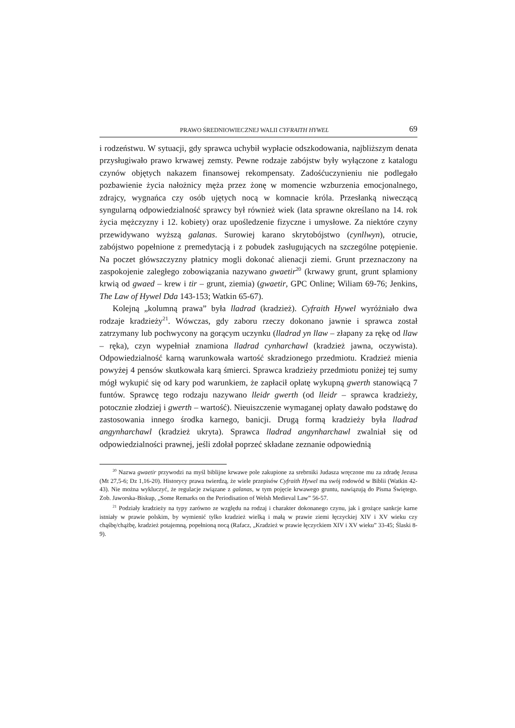PRAWO ŚREDNIOWIECZNEJ WALII CYFRAITH HYWEL 69
i rodzeństwu. W sytuacji, gdy sprawca uchybił wypłacie odszkodowania, najbliższym denata przysługiwało prawo krwawej zemsty. Pewne rodzaje zabójstw były wyłączone z katalogu czynów objętych nakazem finansowej rekompensaty. Zadośćuczynieniu nie podlegało pozbawienie życia nałożnicy męża przez żonę w momencie wzburzenia emocjonalnego, zdrajcy, wygnańca czy osób ujętych nocą w komnacie króla. Przesłanką niweczącą syngularną odpowiedzialność sprawcy był również wiek (lata sprawne określano na 14. rok życia mężczyzny i 12. kobiety) oraz upośledzenie fizyczne i umysłowe. Za niektóre czyny przewidywano wyższą galanas. Surowiej karano skrytobójstwo (cynllwyn), otrucie, zabójstwo popełnione z premedytacją i z pobudek zasługujących na szczególne potępienie. Na poczet główszczyzny płatnicy mogli dokonać alienacji ziemi. Grunt przeznaczony na zaspokojenie zaległego zobowiązania nazywano gwaetir<sup>20</sup> (krwawy grunt, grunt splamiony krwią od gwaed – krew i tir – grunt, ziemia) (gwaetir, GPC Online; Wiliam 69-76; Jenkins, The Law of Hywel Dda 143-153; Watkin 65-67).
Kolejną „kolumną prawa” była lladrad (kradzież). Cyfraith Hywel wyróżniało dwa rodzaje kradzieży<sup>21</sup>. Wówczas, gdy zaboru rzeczy dokonano jawnie i sprawca został zatrzymany lub pochwycony na gorącym uczynku (lladrad yn llaw – złapany za rękę od llaw – ręka), czyn wypełniał znamiona lladrad cynharchawl (kradzież jawna, oczywista). Odpowiedzialność karną warunkowała wartość skradzionego przedmiotu. Kradzież mienia powyżej 4 pensów skutkowała karą śmierci. Sprawca kradzieży przedmiotu poniżej tej sumy mógł wykupić się od kary pod warunkiem, że zapłacił opłatę wykupną gwerth stanowiącą 7 funtów. Sprawcę tego rodzaju nazywano lleidr gwerth (od lleidr – sprawca kradzieży, potocznie złodziej i gwerth – wartość). Nieuiszczenie wymaganej opłaty dawało podstawę do zastosowania innego środka karnego, banicji. Drugą formą kradzieży była lladrad angynharchawl (kradzież ukryta). Sprawca lladrad angynharchawl zwalniał się od odpowiedzialności prawnej, jeśli zdołał poprzeć składane zeznanie odpowiednią
<sup>20</sup> Nazwa gwaetir przywodzi na myśl biblijne krwawe pole zakupione za srebrniki Judasza wręczone mu za zdradę Jezusa (Mt 27,5-6; Dz 1,16-20). Historycy prawa twierdzą, że wiele przepisów Cyfraith Hywel ma swój rodowód w Biblii (Watkin 42-43). Nie można wykluczyć, że regulacje związane z galanas, w tym pojęcie krwawego gruntu, nawiązują do Pisma Świętego. Zob. Jaworska-Biskup, „Some Remarks on the Periodisation of Welsh Medieval Law” 56-57.
<sup>21</sup> Podziały kradzieży na typy zarówno ze względu na rodzaj i charakter dokonanego czynu, jak i grożące sankcje karne istniały w prawie polskim, by wymienić tylko kradzież wielką i małą w prawie ziemi łęczyckiej XIV i XV wieku czy chąśbę/chążbę, kradzież potajemną, popełnioną nocą (Rafacz, „Kradzież w prawie łęczyckiem XIV i XV wieku” 33-45; Ślaski 8-9).